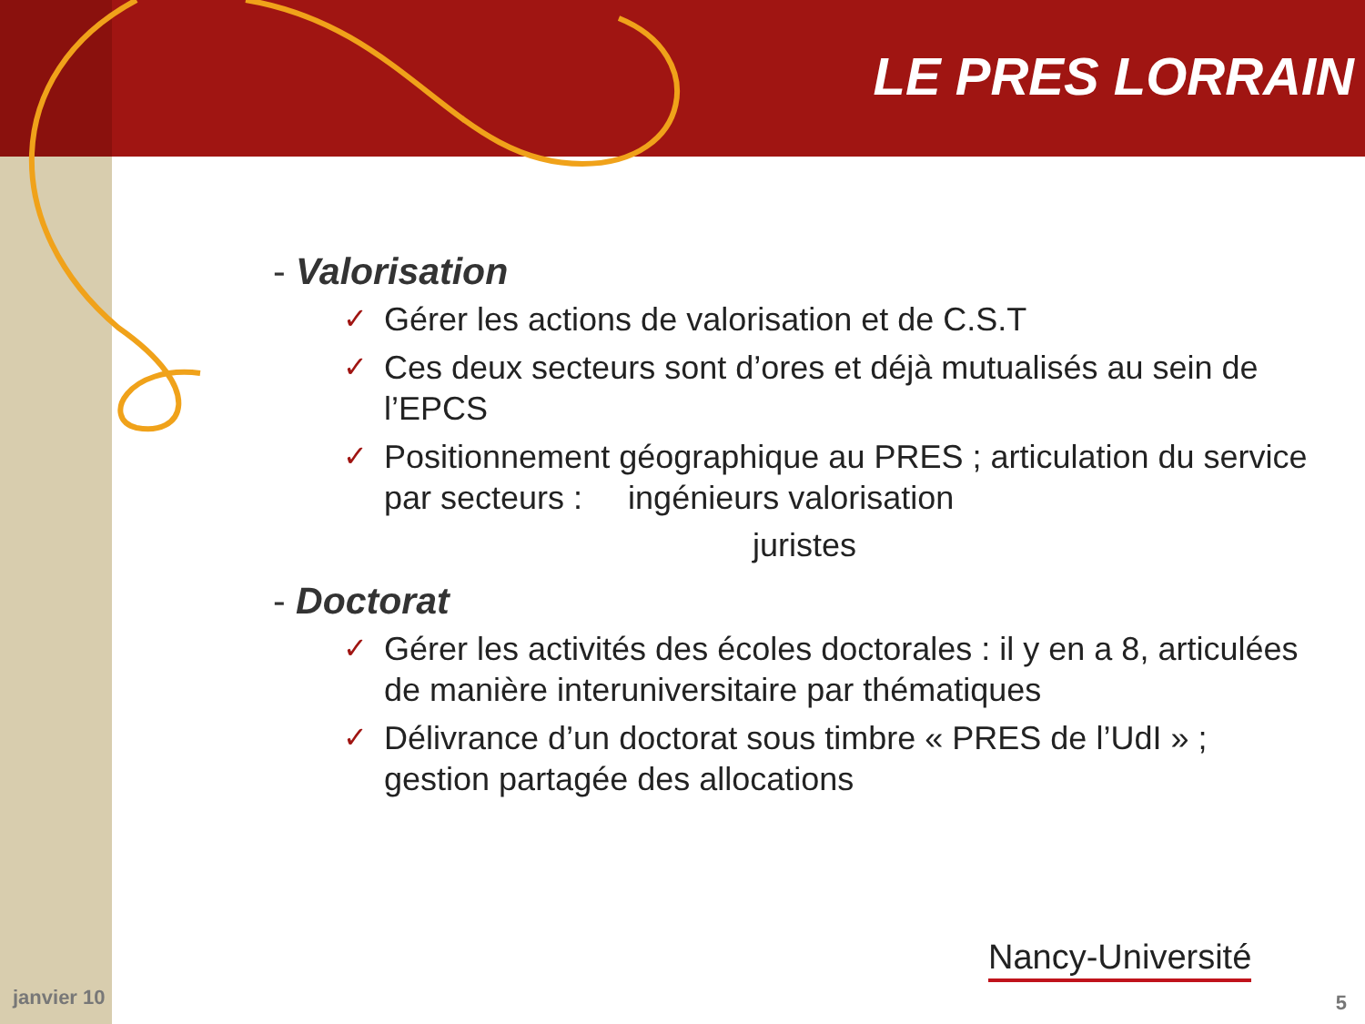LE PRES LORRAIN
- Valorisation
✓ Gérer les actions de valorisation et de C.S.T
✓ Ces deux secteurs sont d’ores et déjà mutualisés au sein de l’EPCS
✓ Positionnement géographique au PRES ; articulation du service par secteurs : ingénieurs valorisation
juristes
- Doctorat
✓ Gérer les activités des écoles doctorales : il y en a 8, articulées de manière interuniversitaire par thématiques
✓ Délivrance d’un doctorat sous timbre « PRES de l’UdI » ; gestion partagée des allocations
Nancy-Université
janvier 10 5